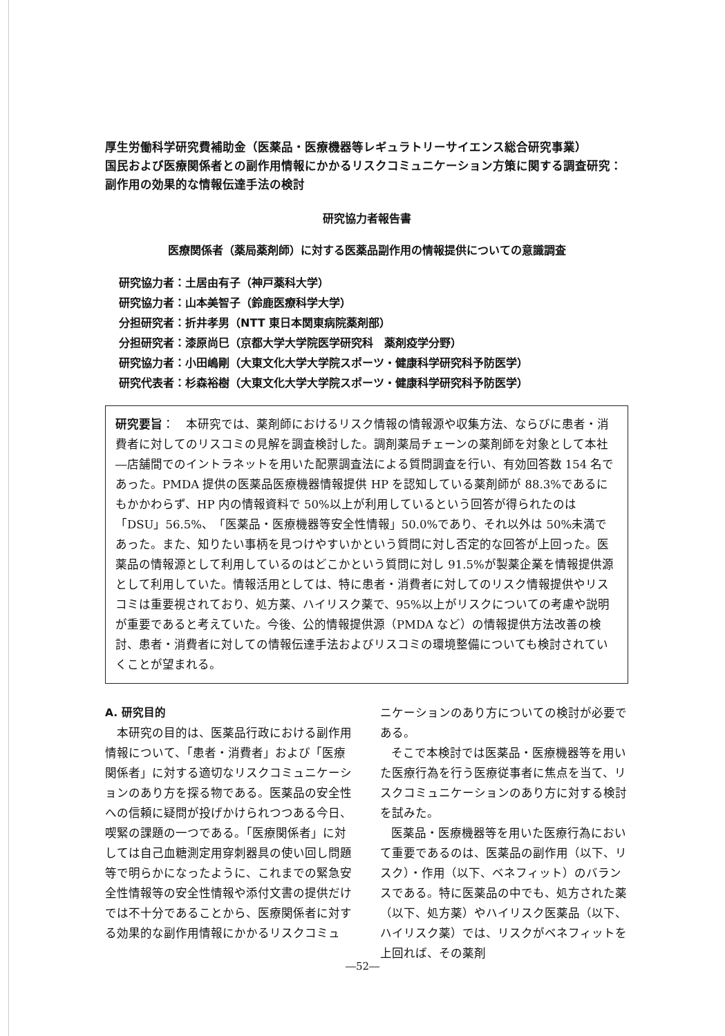厚生労働科学研究費補助金（医薬品・医療機器等レギュラトリーサイエンス総合研究事業）
国民および医療関係者との副作用情報にかかるリスクコミュニケーション方策に関する調査研究：副作用の効果的な情報伝達手法の検討
研究協力者報告書
医療関係者（薬局薬剤師）に対する医薬品副作用の情報提供についての意識調査
研究協力者：土居由有子（神戸薬科大学）
研究協力者：山本美智子（鈴鹿医療科学大学）
分担研究者：折井孝男（NTT 東日本関東病院薬剤部）
分担研究者：漆原尚巳（京都大学大学院医学研究科　薬剤疫学分野）
研究協力者：小田嶋剛（大東文化大学大学院スポーツ・健康科学研究科予防医学）
研究代表者：杉森裕樹（大東文化大学大学院スポーツ・健康科学研究科予防医学）
研究要旨：　本研究では、薬剤師におけるリスク情報の情報源や収集方法、ならびに患者・消費者に対してのリスコミの見解を調査検討した。調剤薬局チェーンの薬剤師を対象として本社―店舗間でのイントラネットを用いた配票調査法による質問調査を行い、有効回答数 154 名であった。PMDA 提供の医薬品医療機器情報提供 HP を認知している薬剤師が 88.3%であるにもかかわらず、HP 内の情報資料で 50%以上が利用しているという回答が得られたのは「DSU」56.5%、「医薬品・医療機器等安全性情報」50.0%であり、それ以外は 50%未満であった。また、知りたい事柄を見つけやすいかという質問に対し否定的な回答が上回った。医薬品の情報源として利用しているのはどこかという質問に対し 91.5%が製薬企業を情報提供源として利用していた。情報活用としては、特に患者・消費者に対してのリスク情報提供やリスコミは重要視されており、処方薬、ハイリスク薬で、95%以上がリスクについての考慮や説明が重要であると考えていた。今後、公的情報提供源（PMDA など）の情報提供方法改善の検討、患者・消費者に対しての情報伝達手法およびリスコミの環境整備についても検討されていくことが望まれる。
A. 研究目的
本研究の目的は、医薬品行政における副作用情報について、「患者・消費者」および「医療関係者」に対する適切なリスクコミュニケーションのあり方を探る物である。医薬品の安全性への信頼に疑問が投げかけられつつある今日、喫緊の課題の一つである。「医療関係者」に対しては自己血糖測定用穿刺器具の使い回し問題等で明らかになったように、これまでの緊急安全性情報等の安全性情報や添付文書の提供だけでは不十分であることから、医療関係者に対する効果的な副作用情報にかかるリスクコミュ
ニケーションのあり方についての検討が必要である。
そこで本検討では医薬品・医療機器等を用いた医療行為を行う医療従事者に焦点を当て、リスクコミュニケーションのあり方に対する検討を試みた。
医薬品・医療機器等を用いた医療行為において重要であるのは、医薬品の副作用（以下、リスク）・作用（以下、ベネフィット）のバランスである。特に医薬品の中でも、処方された薬（以下、処方薬）やハイリスク医薬品（以下、ハイリスク薬）では、リスクがベネフィットを上回れば、その薬剤
―52―